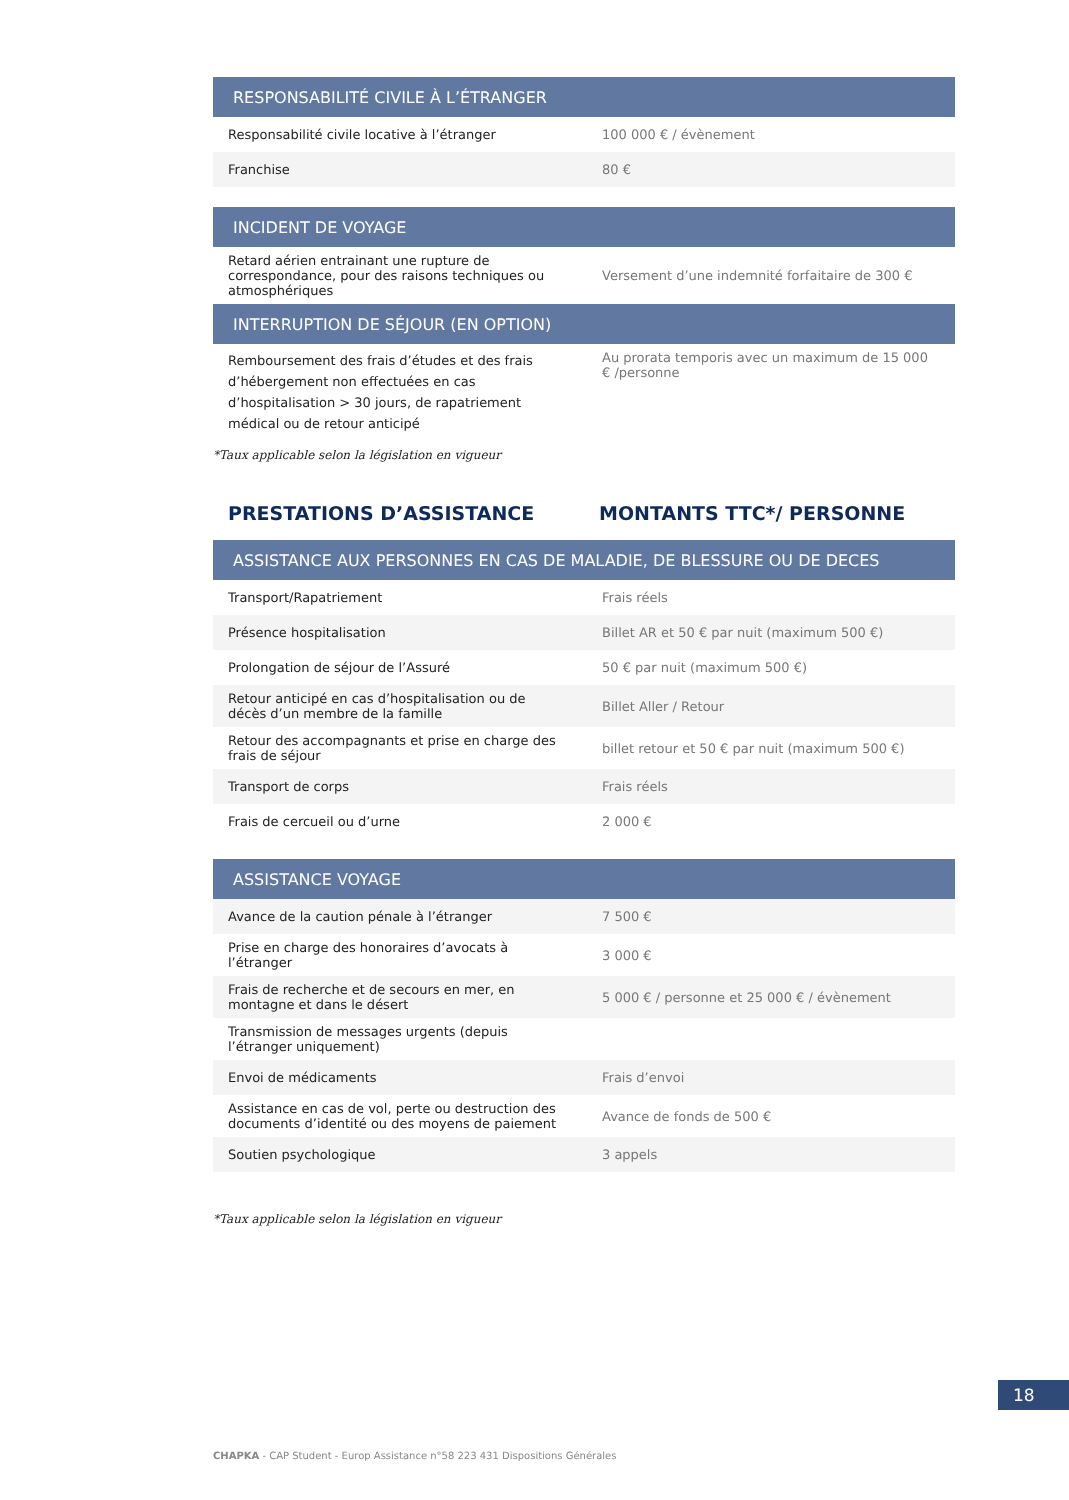| RESPONSABILITÉ CIVILE À L’ÉTRANGER | |
| --- | --- |
| Responsabilité civile locative à l’étranger | 100 000 € / évènement |
| Franchise | 80 € |
| INCIDENT DE VOYAGE | |
| --- | --- |
| Retard aérien entrainant une rupture de correspondance, pour des raisons techniques ou atmosphériques | Versement d’une indemnité forfaitaire de 300 € |
| INTERRUPTION DE SÉJOUR (EN OPTION) | |
| Remboursement des frais d’études et des frais d’hébergement non effectuées en cas d’hospitalisation > 30 jours, de rapatriement médical ou de retour anticipé | Au prorata temporis avec un maximum de 15 000 € /personne |
*Taux applicable selon la législation en vigueur
PRESTATIONS D’ASSISTANCE MONTANTS TTC*/ PERSONNE
| ASSISTANCE AUX PERSONNES EN CAS DE MALADIE, DE BLESSURE OU DE DECES | |
| --- | --- |
| Transport/Rapatriement | Frais réels |
| Présence hospitalisation | Billet AR et 50 € par nuit (maximum 500 €) |
| Prolongation de séjour de l’Assuré | 50 € par nuit (maximum 500 €) |
| Retour anticipé en cas d’hospitalisation ou de décès d’un membre de la famille | Billet Aller / Retour |
| Retour des accompagnants et prise en charge des frais de séjour | billet retour et 50 € par nuit (maximum 500 €) |
| Transport de corps | Frais réels |
| Frais de cercueil ou d’urne | 2 000 € |
| ASSISTANCE VOYAGE | |
| --- | --- |
| Avance de la caution pénale à l’étranger | 7 500 € |
| Prise en charge des honoraires d’avocats à l’étranger | 3 000 € |
| Frais de recherche et de secours en mer, en montagne et dans le désert | 5 000 € / personne et 25 000 € / évènement |
| Transmission de messages urgents (depuis l’étranger uniquement) | |
| Envoi de médicaments | Frais d’envoi |
| Assistance en cas de vol, perte ou destruction des documents d’identité ou des moyens de paiement | Avance de fonds de 500 € |
| Soutien psychologique | 3 appels |
*Taux applicable selon la législation en vigueur
18
CHAPKA - CAP Student - Europ Assistance n°58 223 431 Dispositions Générales